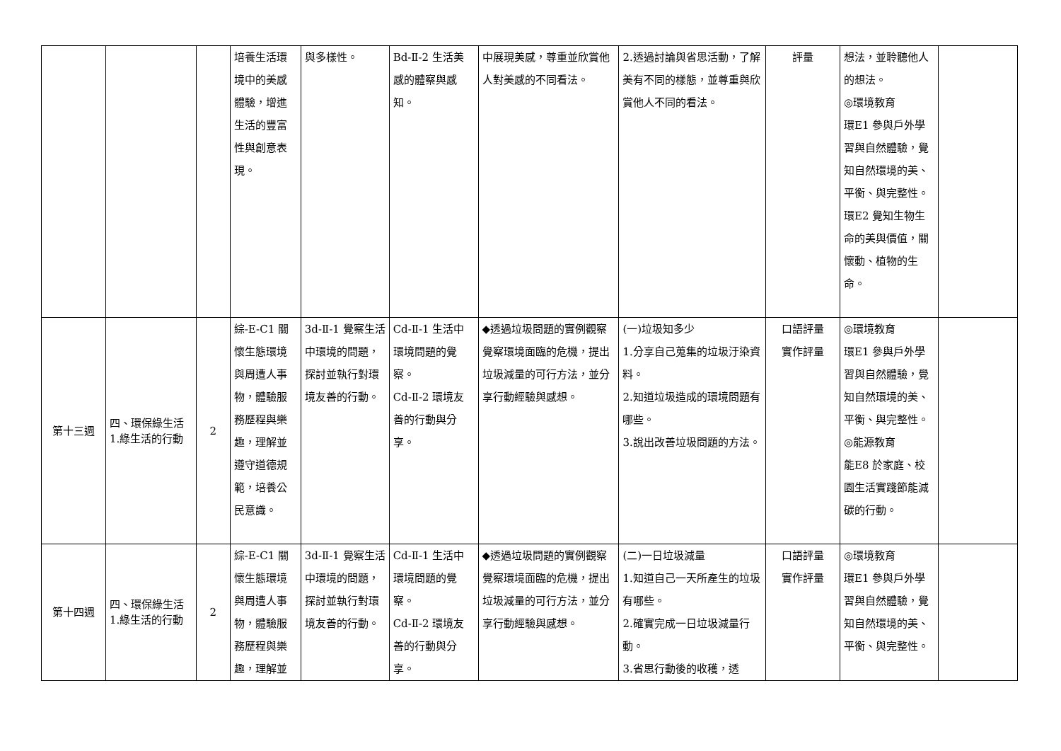| | | | 培養生活環境中的美感體驗，增進生活的豐富性與創意表現。 | 與多樣性。 | Bd-Ⅱ-2 生活美感的體察與感知。 | 中展現美感，尊重並欣賞他人對美感的不同看法。 | 2.透過討論與省思活動，了解美有不同的樣態，並尊重與欣賞他人不同的看法。 | 評量 | 想法，並聆聽他人的想法。 ◎環境教育 環E1 參與戶外學習與自然體驗，覺知自然環境的美、平衡、與完整性。 環E2 覺知生物生命的美與價值，關懷動、植物的生命。 | |
| 第十三週 | 四、環保綠生活 1.綠生活的行動 | 2 | 綜-E-C1 關懷生態環境與周遭人事物，體驗服務歷程與樂趣，理解並遵守道德規範，培養公民意識。 | 3d-Ⅱ-1 覺察生活中環境的問題，探討並執行對環境友善的行動。 | Cd-Ⅱ-1 生活中環境問題的覺察。 Cd-Ⅱ-2 環境友善的行動與分享。 | ◆透過垃圾問題的實例觀察覺察環境面臨的危機，提出垃圾減量的可行方法，並分享行動經驗與感想。 | (一)垃圾知多少 1.分享自己蒐集的垃圾汙染資料。 2.知道垃圾造成的環境問題有哪些。 3.說出改善垃圾問題的方法。 | 口語評量 實作評量 | ◎環境教育 環E1 參與戶外學習與自然體驗，覺知自然環境的美、平衡、與完整性。 ◎能源教育 能E8 於家庭、校園生活實踐節能減碳的行動。 | |
| 第十四週 | 四、環保綠生活 1.綠生活的行動 | 2 | 綜-E-C1 關懷生態環境與周遭人事物，體驗服務歷程與樂趣，理解並 | 3d-Ⅱ-1 覺察生活中環境的問題，探討並執行對環境友善的行動。 | Cd-Ⅱ-1 生活中環境問題的覺察。 Cd-Ⅱ-2 環境友善的行動與分享。 | ◆透過垃圾問題的實例觀察覺察環境面臨的危機，提出垃圾減量的可行方法，並分享行動經驗與感想。 | (二)一日垃圾減量 1.知道自己一天所產生的垃圾有哪些。 2.確實完成一日垃圾減量行動。 3.省思行動後的收穫，透 | 口語評量 實作評量 | ◎環境教育 環E1 參與戶外學習與自然體驗，覺知自然環境的美、平衡、與完整性。 | |